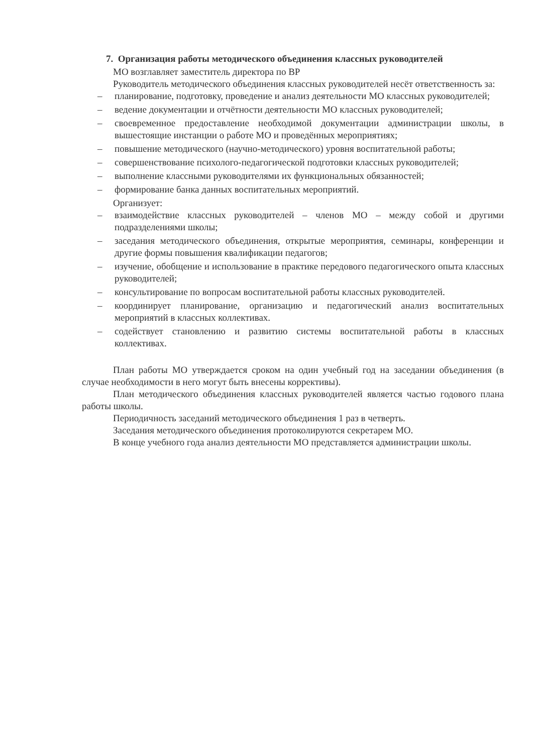7. Организация работы методического объединения классных руководителей
МО возглавляет заместитель директора по ВР
Руководитель методического объединения классных руководителей несёт ответственность за:
– планирование, подготовку, проведение и анализ деятельности МО классных руководителей;
– ведение документации и отчётности деятельности МО классных руководителей;
– своевременное предоставление необходимой документации администрации школы, в вышестоящие инстанции о работе МО и проведённых мероприятиях;
– повышение методического (научно-методического) уровня воспитательной работы;
– совершенствование психолого-педагогической подготовки классных руководителей;
– выполнение классными руководителями их функциональных обязанностей;
– формирование банка данных воспитательных мероприятий.
Организует:
– взаимодействие классных руководителей – членов МО – между собой и другими подразделениями школы;
– заседания методического объединения, открытые мероприятия, семинары, конференции и другие формы повышения квалификации педагогов;
– изучение, обобщение и использование в практике передового педагогического опыта классных руководителей;
– консультирование по вопросам воспитательной работы классных руководителей.
– координирует планирование, организацию и педагогический анализ воспитательных мероприятий в классных коллективах.
– содействует становлению и развитию системы воспитательной работы в классных коллективах.
План работы МО утверждается сроком на один учебный год на заседании объединения (в случае необходимости в него могут быть внесены коррективы).
План методического объединения классных руководителей является частью годового плана работы школы.
Периодичность заседаний методического объединения 1 раз в четверть.
Заседания методического объединения протоколируются секретарем МО.
В конце учебного года анализ деятельности МО представляется администрации школы.